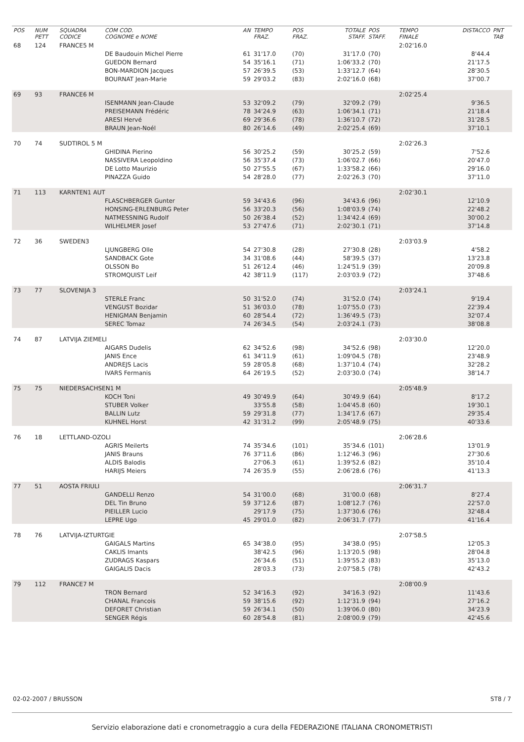| POS | NUM PETT | SQUADRA CODICE | COM COD. COGNOME e NOME | AN | TEMPO FRAZ. | POS FRAZ. | TOTALE STAFF. | POS STAFF. | TEMPO FINALE | DISTACCO | PNT TAB |
| --- | --- | --- | --- | --- | --- | --- | --- | --- | --- | --- | --- |
| 68 | 124 | FRANCE5 M | | | | | | | 2:02'16.0 | | |
| | | | DE Baudouin Michel Pierre | 61 | 31'17.0 | (70) | 31'17.0 | (70) | | 8'44.4 | |
| | | | GUEDON Bernard | 54 | 35'16.1 | (71) | 1:06'33.2 | (70) | | 21'17.5 | |
| | | | BON-MARDION Jacques | 57 | 26'39.5 | (53) | 1:33'12.7 | (64) | | 28'30.5 | |
| | | | BOURNAT Jean-Marie | 59 | 29'03.2 | (83) | 2:02'16.0 | (68) | | 37'00.7 | |
| 69 | 93 | FRANCE6 M | | | | | | | 2:02'25.4 | | |
| | | | ISENMANN Jean-Claude | 53 | 32'09.2 | (79) | 32'09.2 | (79) | | 9'36.5 | |
| | | | PREISEMANN Frédéric | 78 | 34'24.9 | (63) | 1:06'34.1 | (71) | | 21'18.4 | |
| | | | ARESI Hervé | 69 | 29'36.6 | (78) | 1:36'10.7 | (72) | | 31'28.5 | |
| | | | BRAUN Jean-Noél | 80 | 26'14.6 | (49) | 2:02'25.4 | (69) | | 37'10.1 | |
| 70 | 74 | SUDTIROL 5 M | | | | | | | 2:02'26.3 | | |
| | | | GHIDINA Pierino | 56 | 30'25.2 | (59) | 30'25.2 | (59) | | 7'52.6 | |
| | | | NASSIVERA Leopoldino | 56 | 35'37.4 | (73) | 1:06'02.7 | (66) | | 20'47.0 | |
| | | | DE Lotto Maurizio | 50 | 27'55.5 | (67) | 1:33'58.2 | (66) | | 29'16.0 | |
| | | | PINAZZA Guido | 54 | 28'28.0 | (77) | 2:02'26.3 | (70) | | 37'11.0 | |
| 71 | 113 | KARNTEN1 AUT | | | | | | | 2:02'30.1 | | |
| | | | FLASCHBERGER Gunter | 59 | 34'43.6 | (96) | 34'43.6 | (96) | | 12'10.9 | |
| | | | HONSING-ERLENBURG Peter | 56 | 33'20.3 | (56) | 1:08'03.9 | (74) | | 22'48.2 | |
| | | | NATMESSNING Rudolf | 50 | 26'38.4 | (52) | 1:34'42.4 | (69) | | 30'00.2 | |
| | | | WILHELMER Josef | 53 | 27'47.6 | (71) | 2:02'30.1 | (71) | | 37'14.8 | |
| 72 | 36 | SWEDEN3 | | | | | | | 2:03'03.9 | | |
| | | | LJUNGBERG Olle | 54 | 27'30.8 | (28) | 27'30.8 | (28) | | 4'58.2 | |
| | | | SANDBACK Gote | 34 | 31'08.6 | (44) | 58'39.5 | (37) | | 13'23.8 | |
| | | | OLSSON Bo | 51 | 26'12.4 | (46) | 1:24'51.9 | (39) | | 20'09.8 | |
| | | | STROMQUIST Leif | 42 | 38'11.9 | (117) | 2:03'03.9 | (72) | | 37'48.6 | |
| 73 | 77 | SLOVENIJA 3 | | | | | | | 2:03'24.1 | | |
| | | | STERLE Franc | 50 | 31'52.0 | (74) | 31'52.0 | (74) | | 9'19.4 | |
| | | | VENGUST Bozidar | 51 | 36'03.0 | (78) | 1:07'55.0 | (73) | | 22'39.4 | |
| | | | HENIGMAN Benjamin | 60 | 28'54.4 | (72) | 1:36'49.5 | (73) | | 32'07.4 | |
| | | | SEREC Tomaz | 74 | 26'34.5 | (54) | 2:03'24.1 | (73) | | 38'08.8 | |
| 74 | 87 | LATVIJA ZIEMELI | | | | | | | 2:03'30.0 | | |
| | | | AIGARS Dudelis | 62 | 34'52.6 | (98) | 34'52.6 | (98) | | 12'20.0 | |
| | | | JANIS Ence | 61 | 34'11.9 | (61) | 1:09'04.5 | (78) | | 23'48.9 | |
| | | | ANDREJS Lacis | 59 | 28'05.8 | (68) | 1:37'10.4 | (74) | | 32'28.2 | |
| | | | IVARS Fermanis | 64 | 26'19.5 | (52) | 2:03'30.0 | (74) | | 38'14.7 | |
| 75 | 75 | NIEDERSACHSEN1 M | | | | | | | 2:05'48.9 | | |
| | | | KOCH Toni | 49 | 30'49.9 | (64) | 30'49.9 | (64) | | 8'17.2 | |
| | | | STUBER Volker | | 33'55.8 | (58) | 1:04'45.8 | (60) | | 19'30.1 | |
| | | | BALLIN Lutz | 59 | 29'31.8 | (77) | 1:34'17.6 | (67) | | 29'35.4 | |
| | | | KUHNEL Horst | 42 | 31'31.2 | (99) | 2:05'48.9 | (75) | | 40'33.6 | |
| 76 | 18 | LETTLAND-OZOLI | | | | | | | 2:06'28.6 | | |
| | | | AGRIS Meilerts | 74 | 35'34.6 | (101) | 35'34.6 | (101) | | 13'01.9 | |
| | | | JANIS Brauns | 76 | 37'11.6 | (86) | 1:12'46.3 | (96) | | 27'30.6 | |
| | | | ALDIS Balodis | | 27'06.3 | (61) | 1:39'52.6 | (82) | | 35'10.4 | |
| | | | HARIJS Meiers | 74 | 26'35.9 | (55) | 2:06'28.6 | (76) | | 41'13.3 | |
| 77 | 51 | AOSTA FRIULI | | | | | | | 2:06'31.7 | | |
| | | | GANDELLI Renzo | 54 | 31'00.0 | (68) | 31'00.0 | (68) | | 8'27.4 | |
| | | | DEL Tin Bruno | 59 | 37'12.6 | (87) | 1:08'12.7 | (76) | | 22'57.0 | |
| | | | PIEILLER Lucio | | 29'17.9 | (75) | 1:37'30.6 | (76) | | 32'48.4 | |
| | | | LEPRE Ugo | 45 | 29'01.0 | (82) | 2:06'31.7 | (77) | | 41'16.4 | |
| 78 | 76 | LATVIJA-IZTURTGIE | | | | | | | 2:07'58.5 | | |
| | | | GAIGALS Martins | 65 | 34'38.0 | (95) | 34'38.0 | (95) | | 12'05.3 | |
| | | | CAKLIS Imants | | 38'42.5 | (96) | 1:13'20.5 | (98) | | 28'04.8 | |
| | | | ZUDRAGS Kaspars | | 26'34.6 | (51) | 1:39'55.2 | (83) | | 35'13.0 | |
| | | | GAIGALIS Dacis | | 28'03.3 | (73) | 2:07'58.5 | (78) | | 42'43.2 | |
| 79 | 112 | FRANCE7 M | | | | | | | 2:08'00.9 | | |
| | | | TRON Bernard | 52 | 34'16.3 | (92) | 34'16.3 | (92) | | 11'43.6 | |
| | | | CHANAL Francois | 59 | 38'15.6 | (92) | 1:12'31.9 | (94) | | 27'16.2 | |
| | | | DEFORET Christian | 59 | 26'34.1 | (50) | 1:39'06.0 | (80) | | 34'23.9 | |
| | | | SENGER Régis | 60 | 28'54.8 | (81) | 2:08'00.9 | (79) | | 42'45.6 | |
02-02-2007 / BRUSSON ST8 / 7
Servizio elaborazione dati e cronometraggio a cura della FEDERAZIONE ITALIANA CRONOMETRISTI